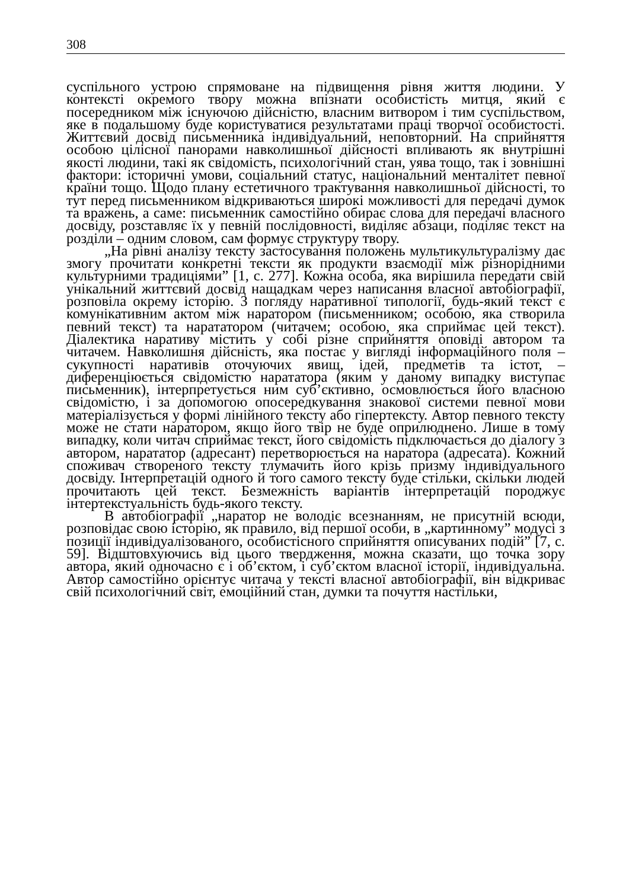308
суспільного устрою спрямоване на підвищення рівня життя людини. У контексті окремого твору можна впізнати особистість митця, який є посередником між існуючою дійсністю, власним витвором і тим суспільством, яке в подальшому буде користуватися результатами праці творчої особистості. Життєвий досвід письменника індивідуальний, неповторний. На сприйняття особою цілісної панорами навколишньої дійсності впливають як внутрішні якості людини, такі як свідомість, психологічний стан, уява тощо, так і зовнішні фактори: історичні умови, соціальний статус, національний менталітет певної країни тощо. Щодо плану естетичного трактування навколишньої дійсності, то тут перед письменником відкриваються широкі можливості для передачі думок та вражень, а саме: письменник самостійно обирає слова для передачі власного досвіду, розставляє їх у певній послідовності, виділяє абзаци, поділяє текст на розділи – одним словом, сам формує структуру твору.
„На рівні аналізу тексту застосування положень мультикультуралізму дає змогу прочитати конкретні тексти як продукти взаємодії між різнорідними культурними традиціями” [1, с. 277]. Кожна особа, яка вирішила передати свій унікальний життєвий досвід нащадкам через написання власної автобіографії, розповіла окрему історію. З погляду наративної типології, будь-який текст є комунікативним актом між наратором (письменником; особою, яка створила певний текст) та нарататором (читачем; особою, яка сприймає цей текст). Діалектика наративу містить у собі різне сприйняття оповіді автором та читачем. Навколишня дійсність, яка постає у вигляді інформаційного поля – сукупності наративів оточуючих явищ, ідей, предметів та істот, – диференціюється свідомістю нарататора (яким у даному випадку виступає письменник), інтерпретується ним суб’єктивно, осмовлюється його власною свідомістю, і за допомогою опосередкування знакової системи певної мови матеріалізується у формі лінійного тексту або гіпертексту. Автор певного тексту може не стати наратором, якщо його твір не буде оприлюднено. Лише в тому випадку, коли читач сприймає текст, його свідомість підключається до діалогу з автором, нарататор (адресант) перетворюється на наратора (адресата). Кожний споживач створеного тексту тлумачить його крізь призму індивідуального досвіду. Інтерпретацій одного й того самого тексту буде стільки, скільки людей прочитають цей текст. Безмежність варіантів інтерпретацій породжує інтертекстуальність будь-якого тексту.
В автобіографії „наратор не володіє всезнанням, не присутній всюди, розповідає свою історію, як правило, від першої особи, в „картинному” модусі з позиції індивідуалізованого, особистісного сприйняття описуваних подій” [7, с. 59]. Відштовхуючись від цього твердження, можна сказати, що точка зору автора, який одночасно є і об’єктом, і суб’єктом власної історії, індивідуальна. Автор самостійно орієнтує читача у тексті власної автобіографії, він відкриває свій психологічний світ, емоційний стан, думки та почуття настільки,